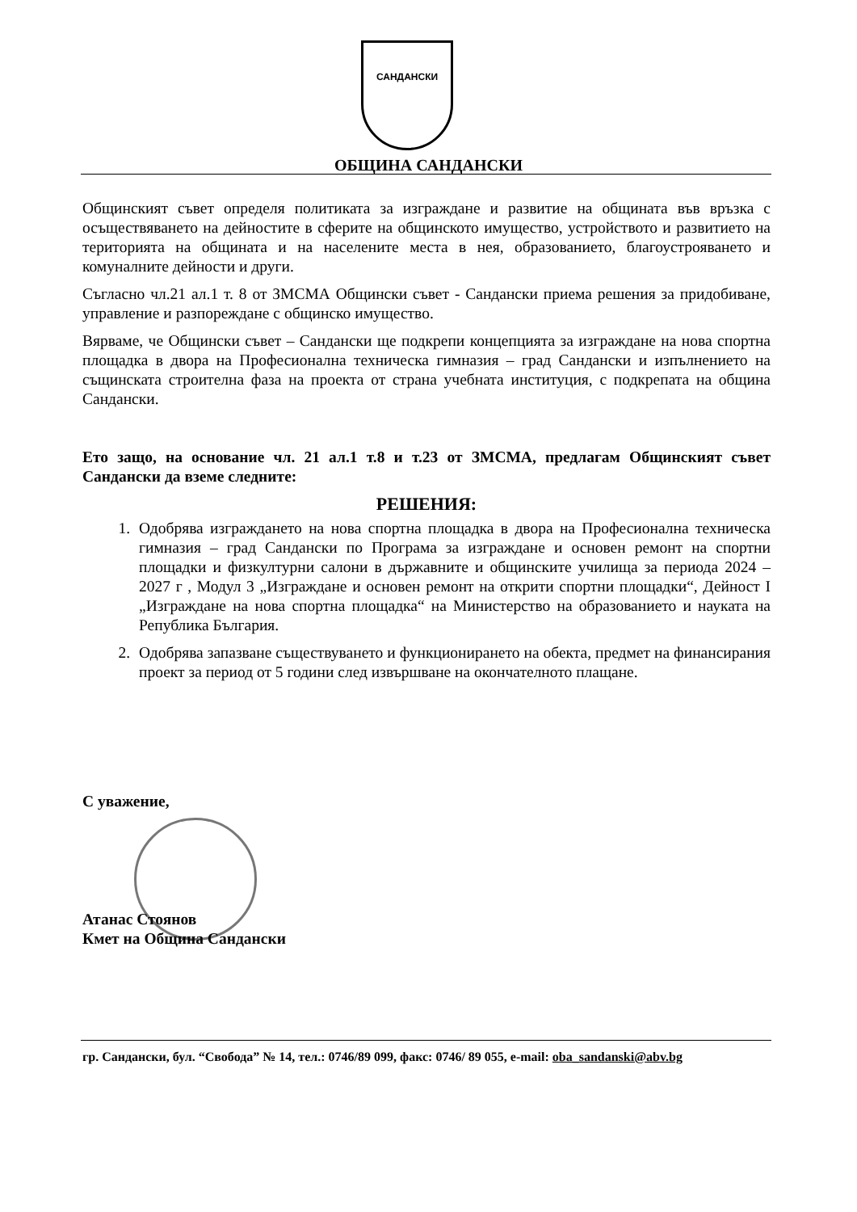САНДАНСКИ
ОБЩИНА САНДАНСКИ
Общинският съвет определя политиката за изграждане и развитие на общината във връзка с осъществяването на дейностите в сферите на общинското имущество, устройството и развитието на територията на общината и на населените места в нея, образованието, благоустрояването и комуналните дейности и други.
Съгласно чл.21 ал.1 т. 8 от ЗМСМА Общински съвет - Сандански приема решения за придобиване, управление и разпореждане с общинско имущество.
Вярваме, че Общински съвет – Сандански ще подкрепи концепцията за изграждане на нова спортна площадка в двора на Професионална техническа гимназия – град Сандански и изпълнението на същинската строителна фаза на проекта от страна учебната институция, с подкрепата на община Сандански.
Ето защо, на основание чл. 21 ал.1 т.8 и т.23 от ЗМСМА, предлагам Общинският съвет Сандански да вземе следните:
РЕШЕНИЯ:
1. Одобрява изграждането на нова спортна площадка в двора на Професионална техническа гимназия – град Сандански по Програма за изграждане и основен ремонт на спортни площадки и физкултурни салони в държавните и общинските училища за периода 2024 – 2027 г , Модул 3 „Изграждане и основен ремонт на открити спортни площадки“, Дейност I „Изграждане на нова спортна площадка“ на Министерство на образованието и науката на Република България.
2. Одобрява запазване съществуването и функционирането на обекта, предмет на финансирания проект за период от 5 години след извършване на окончателното плащане.
С уважение,
Атанас Стоянов
Кмет на Община Сандански
гр. Сандански, бул. “Свобода” № 14, тел.: 0746/89 099, факс: 0746/ 89 055, e-mail: oba_sandanski@abv.bg